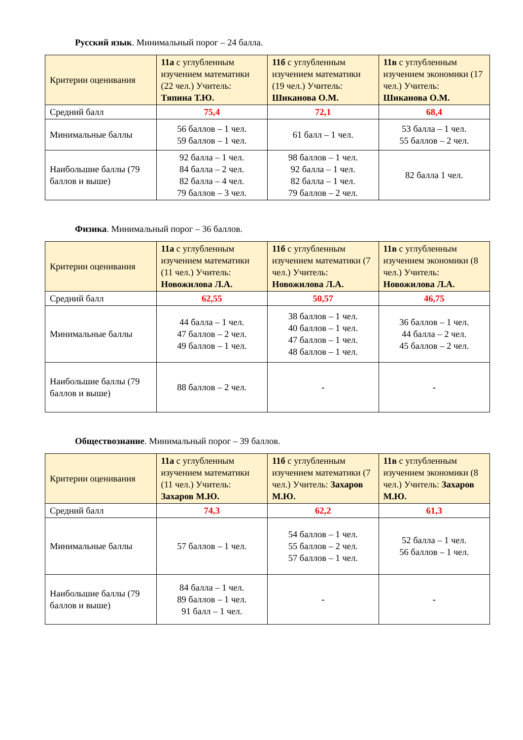Русский язык. Минимальный порог – 24 балла.
| Критерии оценивания | 11а с углубленным изучением математики (22 чел.) Учитель: Тяпина Т.Ю. | 11б с углубленным изучением математики (19 чел.) Учитель: Шиканова О.М. | 11в с углубленным изучением экономики (17 чел.) Учитель: Шиканова О.М. |
| --- | --- | --- | --- |
| Средний балл | 75,4 | 72,1 | 68,4 |
| Минимальные баллы | 56 баллов – 1 чел. 59 баллов – 1 чел. | 61 балл – 1 чел. | 53 балла – 1 чел. 55 баллов – 2 чел. |
| Наибольшие баллы (79 баллов и выше) | 92 балла – 1 чел. 84 балла – 2 чел. 82 балла – 4 чел. 79 баллов – 3 чел. | 98 баллов – 1 чел. 92 балла – 1 чел. 82 балла – 1 чел. 79 баллов – 2 чел. | 82 балла 1 чел. |
Физика. Минимальный порог – 36 баллов.
| Критерии оценивания | 11а с углубленным изучением математики (11 чел.) Учитель: Новожилова Л.А. | 11б с углубленным изучением математики (7 чел.) Учитель: Новожилова Л.А. | 11в с углубленным изучением экономики (8 чел.) Учитель: Новожилова Л.А. |
| --- | --- | --- | --- |
| Средний балл | 62,55 | 50,57 | 46,75 |
| Минимальные баллы | 44 балла – 1 чел. 47 баллов – 2 чел. 49 баллов – 1 чел. | 38 баллов – 1 чел. 40 баллов – 1 чел. 47 баллов – 1 чел. 48 баллов – 1 чел. | 36 баллов – 1 чел. 44 балла – 2 чел. 45 баллов – 2 чел. |
| Наибольшие баллы (79 баллов и выше) | 88 баллов – 2 чел. | - | - |
Обществознание. Минимальный порог – 39 баллов.
| Критерии оценивания | 11а с углубленным изучением математики (11 чел.) Учитель: Захаров М.Ю. | 11б с углубленным изучением математики (7 чел.) Учитель: Захаров М.Ю. | 11в с углубленным изучением экономики (8 чел.) Учитель: Захаров М.Ю. |
| --- | --- | --- | --- |
| Средний балл | 74,3 | 62,2 | 61,3 |
| Минимальные баллы | 57 баллов – 1 чел. | 54 баллов – 1 чел. 55 баллов – 2 чел. 57 баллов – 1 чел. | 52 балла – 1 чел. 56 баллов – 1 чел. |
| Наибольшие баллы (79 баллов и выше) | 84 балла – 1 чел. 89 баллов – 1 чел. 91 балл – 1 чел. | - | - |